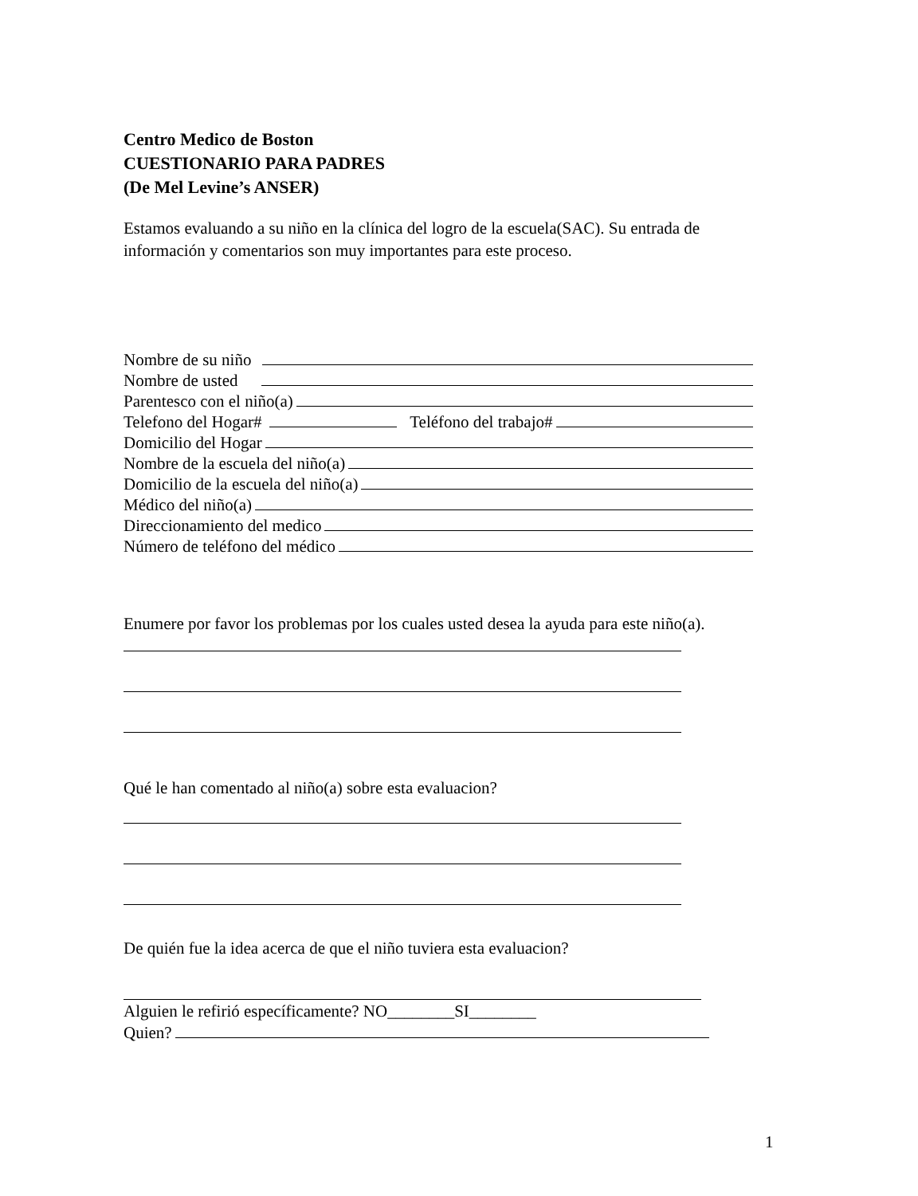Centro Medico de Boston
CUESTIONARIO PARA PADRES
(De Mel Levine’s ANSER)
Estamos evaluando a su niño en la clínica del logro de la escuela(SAC). Su entrada de información y comentarios son muy importantes para este proceso.
Nombre de su niño
Nombre de usted
Parentesco con el niño(a)
Telefono del Hogar# Teléfono del trabajo#
Domicilio del Hogar
Nombre de la escuela del niño(a)
Domicilio de la escuela del niño(a)
Médico del niño(a)
Direccionamiento del medico
Número de teléfono del médico
Enumere por favor los problemas por los cuales usted desea la ayuda para este niño(a).
Qué le han comentado al niño(a) sobre esta evaluacion?
De quién fue la idea acerca de que el niño tuviera esta evaluacion?
Alguien le refirió específicamente? NO________SI________
Quien?
1